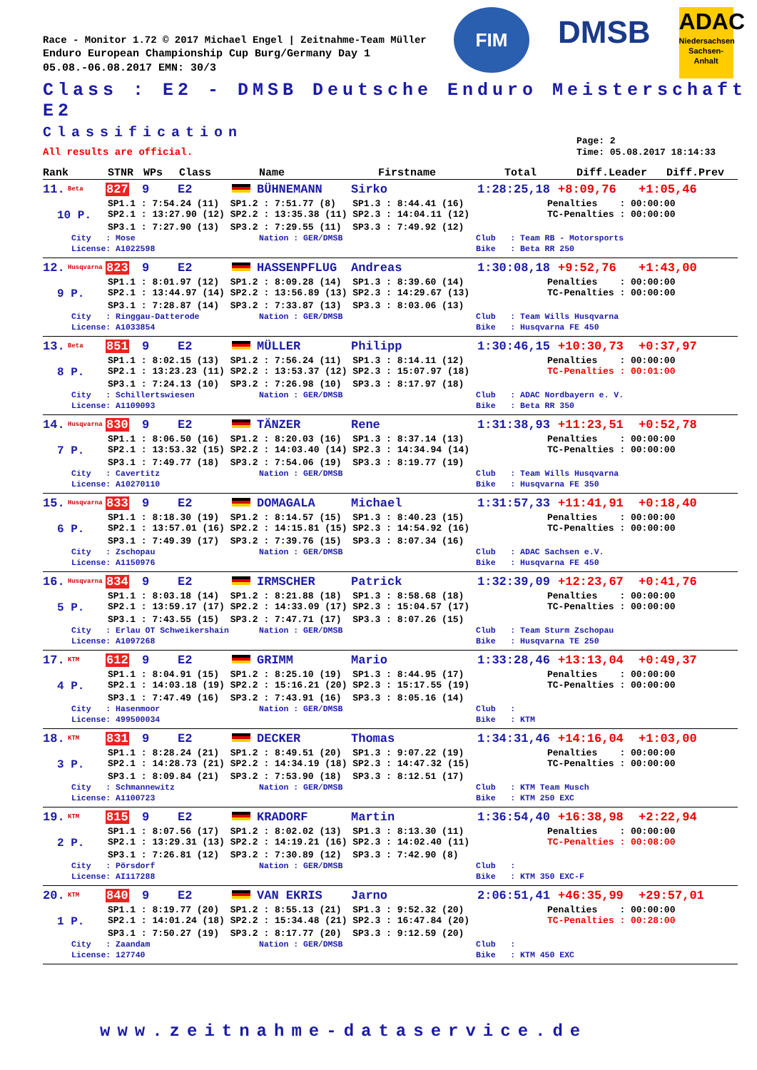Race - Monitor 1.72 © 2017 Michael Engel | Zeitnahme-Team Müller
Enduro European Championship Cup Burg/Germany Day 1
05.08.-06.08.2017 EMN: 30/3
Class : E2 - DMSB Deutsche Enduro Meisterschaft E2
Classification
All results are official.
FIM
DMSB
ADAC
Niedersachsen Sachsen-Anhalt
Page: 2
Time: 05.08.2017 18:14:33
Rank STNR WPs Class Name Firstname Total Diff.Leader Diff.Prev
11. Beta 827 9 E2 BÜHNEMANN Sirko 1:28:25,18 +8:09,76 +1:05,46
SP1.1 : 7:54.24 (11) SP1.2 : 7:51.77 (8) SP1.3 : 8:44.41 (16) Penalties : 00:00:00
10 P. SP2.1 : 13:27.90 (12) SP2.2 : 13:35.38 (11) SP2.3 : 14:04.11 (12) TC-Penalties : 00:00:00
SP3.1 : 7:27.90 (13) SP3.2 : 7:29.55 (11) SP3.3 : 7:49.92 (12)
City : Mose Nation : GER/DMSB Club : Team RB - Motorsports
License: A1022598 Bike : Beta RR 250
12. Husqvarna 823 9 E2 HASSENPFLUG Andreas 1:30:08,18 +9:52,76 +1:43,00
SP1.1 : 8:01.97 (12) SP1.2 : 8:09.28 (14) SP1.3 : 8:39.60 (14) Penalties : 00:00:00
9 P. SP2.1 : 13:44.97 (14) SP2.2 : 13:56.89 (13) SP2.3 : 14:29.67 (13) TC-Penalties : 00:00:00
SP3.1 : 7:28.87 (14) SP3.2 : 7:33.87 (13) SP3.3 : 8:03.06 (13)
City : Ringgau-Datterode Nation : GER/DMSB Club : Team Wills Husqvarna
License: A1033854 Bike : Husqvarna FE 450
13. Beta 851 9 E2 MÜLLER Philipp 1:30:46,15 +10:30,73 +0:37,97
SP1.1 : 8:02.15 (13) SP1.2 : 7:56.24 (11) SP1.3 : 8:14.11 (12) Penalties : 00:00:00
8 P. SP2.1 : 13:23.23 (11) SP2.2 : 13:53.37 (12) SP2.3 : 15:07.97 (18) TC-Penalties : 00:01:00
SP3.1 : 7:24.13 (10) SP3.2 : 7:26.98 (10) SP3.3 : 8:17.97 (18)
City : Schillertswiesen Nation : GER/DMSB Club : ADAC Nordbayern e. V.
License: A1109093 Bike : Beta RR 350
14. Husqvarna 830 9 E2 TÄNZER Rene 1:31:38,93 +11:23,51 +0:52,78
SP1.1 : 8:06.50 (16) SP1.2 : 8:20.03 (16) SP1.3 : 8:37.14 (13) Penalties : 00:00:00
7 P. SP2.1 : 13:53.32 (15) SP2.2 : 14:03.40 (14) SP2.3 : 14:34.94 (14) TC-Penalties : 00:00:00
SP3.1 : 7:49.77 (18) SP3.2 : 7:54.06 (19) SP3.3 : 8:19.77 (19)
City : Cavertitz Nation : GER/DMSB Club : Team Wills Husqvarna
License: A10270110 Bike : Husqvarna FE 350
15. Husqvarna 833 9 E2 DOMAGALA Michael 1:31:57,33 +11:41,91 +0:18,40
SP1.1 : 8:18.30 (19) SP1.2 : 8:14.57 (15) SP1.3 : 8:40.23 (15) Penalties : 00:00:00
6 P. SP2.1 : 13:57.01 (16) SP2.2 : 14:15.81 (15) SP2.3 : 14:54.92 (16) TC-Penalties : 00:00:00
SP3.1 : 7:49.39 (17) SP3.2 : 7:39.76 (15) SP3.3 : 8:07.34 (16)
City : Zschopau Nation : GER/DMSB Club : ADAC Sachsen e.V.
License: A1150976 Bike : Husqvarna FE 450
16. Husqvarna 834 9 E2 IRMSCHER Patrick 1:32:39,09 +12:23,67 +0:41,76
SP1.1 : 8:03.18 (14) SP1.2 : 8:21.88 (18) SP1.3 : 8:58.68 (18) Penalties : 00:00:00
5 P. SP2.1 : 13:59.17 (17) SP2.2 : 14:33.09 (17) SP2.3 : 15:04.57 (17) TC-Penalties : 00:00:00
SP3.1 : 7:43.55 (15) SP3.2 : 7:47.71 (17) SP3.3 : 8:07.26 (15)
City : Erlau OT Schweikershain Nation : GER/DMSB Club : Team Sturm Zschopau
License: A1097268 Bike : Husqvarna TE 250
17. KTM 612 9 E2 GRIMM Mario 1:33:28,46 +13:13,04 +0:49,37
SP1.1 : 8:04.91 (15) SP1.2 : 8:25.10 (19) SP1.3 : 8:44.95 (17) Penalties : 00:00:00
4 P. SP2.1 : 14:03.18 (19) SP2.2 : 15:16.21 (20) SP2.3 : 15:17.55 (19) TC-Penalties : 00:00:00
SP3.1 : 7:47.49 (16) SP3.2 : 7:43.91 (16) SP3.3 : 8:05.16 (14)
City : Hasenmoor Nation : GER/DMSB Club :
License: 499500034 Bike : KTM
18. KTM 831 9 E2 DECKER Thomas 1:34:31,46 +14:16,04 +1:03,00
SP1.1 : 8:28.24 (21) SP1.2 : 8:49.51 (20) SP1.3 : 9:07.22 (19) Penalties : 00:00:00
3 P. SP2.1 : 14:28.73 (21) SP2.2 : 14:34.19 (18) SP2.3 : 14:47.32 (15) TC-Penalties : 00:00:00
SP3.1 : 8:09.84 (21) SP3.2 : 7:53.90 (18) SP3.3 : 8:12.51 (17)
City : Schmannewitz Nation : GER/DMSB Club : KTM Team Musch
License: A1100723 Bike : KTM 250 EXC
19. KTM 815 9 E2 KRADORF Martin 1:36:54,40 +16:38,98 +2:22,94
SP1.1 : 8:07.56 (17) SP1.2 : 8:02.02 (13) SP1.3 : 8:13.30 (11) Penalties : 00:00:00
2 P. SP2.1 : 13:29.31 (13) SP2.2 : 14:19.21 (16) SP2.3 : 14:02.40 (11) TC-Penalties : 00:08:00
SP3.1 : 7:26.81 (12) SP3.2 : 7:30.89 (12) SP3.3 : 7:42.90 (8)
City : Pörsdorf Nation : GER/DMSB Club :
License: AI117288 Bike : KTM 350 EXC-F
20. KTM 840 9 E2 VAN EKRIS Jarno 2:06:51,41 +46:35,99 +29:57,01
SP1.1 : 8:19.77 (20) SP1.2 : 8:55.13 (21) SP1.3 : 9:52.32 (20) Penalties : 00:00:00
1 P. SP2.1 : 14:01.24 (18) SP2.2 : 15:34.48 (21) SP2.3 : 16:47.84 (20) TC-Penalties : 00:28:00
SP3.1 : 7:50.27 (19) SP3.2 : 8:17.77 (20) SP3.3 : 9:12.59 (20)
City : Zaandam Nation : GER/DMSB Club :
License: 127740 Bike : KTM 450 EXC
www.zeitnahme-dataservice.de